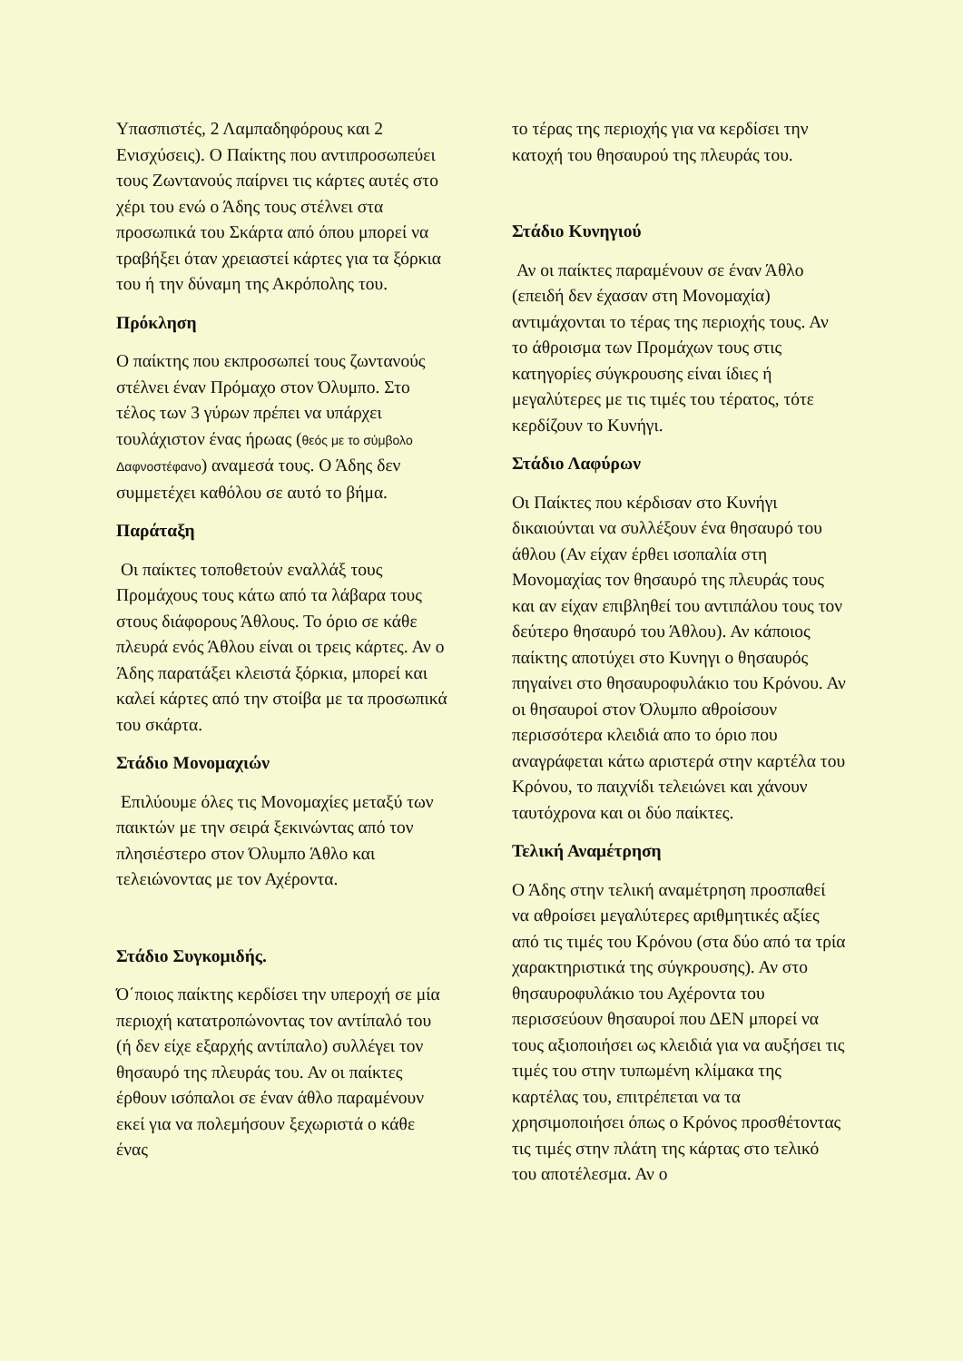Υπασπιστές, 2 Λαμπαδηφόρους και 2 Ενισχύσεις). Ο Παίκτης που αντιπροσωπεύει τους Ζωντανούς παίρνει τις κάρτες αυτές στο χέρι του ενώ ο Άδης τους στέλνει στα προσωπικά του Σκάρτα από όπου μπορεί να τραβήξει όταν χρειαστεί κάρτες για τα ξόρκια του ή την δύναμη της Ακρόπολης του.
Πρόκληση
Ο παίκτης που εκπροσωπεί τους ζωντανούς στέλνει έναν Πρόμαχο στον Όλυμπο. Στο τέλος των 3 γύρων πρέπει να υπάρχει τουλάχιστον ένας ήρωας (θεός με το σύμβολο Δαφνοστέφανο) αναμεσά τους. Ο Άδης δεν συμμετέχει καθόλου σε αυτό το βήμα.
Παράταξη
Οι παίκτες τοποθετούν εναλλάξ τους Προμάχους τους κάτω από τα λάβαρα τους στους διάφορους Άθλους. Το όριο σε κάθε πλευρά ενός Άθλου είναι οι τρεις κάρτες. Αν ο Άδης παρατάξει κλειστά ξόρκια, μπορεί και καλεί κάρτες από την στοίβα με τα προσωπικά του σκάρτα.
Στάδιο Μονομαχιών
Επιλύουμε όλες τις Μονομαχίες μεταξύ των παικτών με την σειρά ξεκινώντας από τον πλησιέστερο στον Όλυμπο Άθλο και τελειώνοντας με τον Αχέροντα.
Στάδιο Συγκομιδής.
Ό΄ποιος παίκτης κερδίσει την υπεροχή σε μία περιοχή κατατροπώνοντας τον αντίπαλό του (ή δεν είχε εξαρχής αντίπαλο) συλλέγει τον θησαυρό της πλευράς του. Αν οι παίκτες έρθουν ισόπαλοι σε έναν άθλο παραμένουν εκεί για να πολεμήσουν ξεχωριστά ο κάθε ένας
το τέρας της περιοχής για να κερδίσει την κατοχή του θησαυρού της πλευράς του.
Στάδιο Κυνηγιού
Αν οι παίκτες παραμένουν σε έναν Άθλο (επειδή δεν έχασαν στη Μονομαχία) αντιμάχονται το τέρας της περιοχής τους. Αν το άθροισμα των Προμάχων τους στις κατηγορίες σύγκρουσης είναι ίδιες ή μεγαλύτερες με τις τιμές του τέρατος, τότε κερδίζουν το Κυνήγι.
Στάδιο Λαφύρων
Οι Παίκτες που κέρδισαν στο Κυνήγι δικαιούνται να συλλέξουν ένα θησαυρό του άθλου (Αν είχαν έρθει ισοπαλία στη Μονομαχίας τον θησαυρό της πλευράς τους και αν είχαν επιβληθεί του αντιπάλου τους τον δεύτερο θησαυρό του Άθλου). Αν κάποιος παίκτης αποτύχει στο Κυνηγι ο θησαυρός πηγαίνει στο θησαυροφυλάκιο του Κρόνου. Αν οι θησαυροί στον Όλυμπο αθροίσουν περισσότερα κλειδιά απο το όριο που αναγράφεται κάτω αριστερά στην καρτέλα του Κρόνου, το παιχνίδι τελειώνει και χάνουν ταυτόχρονα και οι δύο παίκτες.
Τελική Αναμέτρηση
Ο Άδης στην τελική αναμέτρηση προσπαθεί να αθροίσει μεγαλύτερες αριθμητικές αξίες από τις τιμές του Κρόνου (στα δύο από τα τρία χαρακτηριστικά της σύγκρουσης). Αν στο θησαυροφυλάκιο του Αχέροντα του περισσεύουν θησαυροί που ΔΕΝ μπορεί να τους αξιοποιήσει ως κλειδιά για να αυξήσει τις τιμές του στην τυπωμένη κλίμακα της καρτέλας του, επιτρέπεται να τα χρησιμοποιήσει όπως ο Κρόνος προσθέτοντας τις τιμές στην πλάτη της κάρτας στο τελικό του αποτέλεσμα. Αν ο